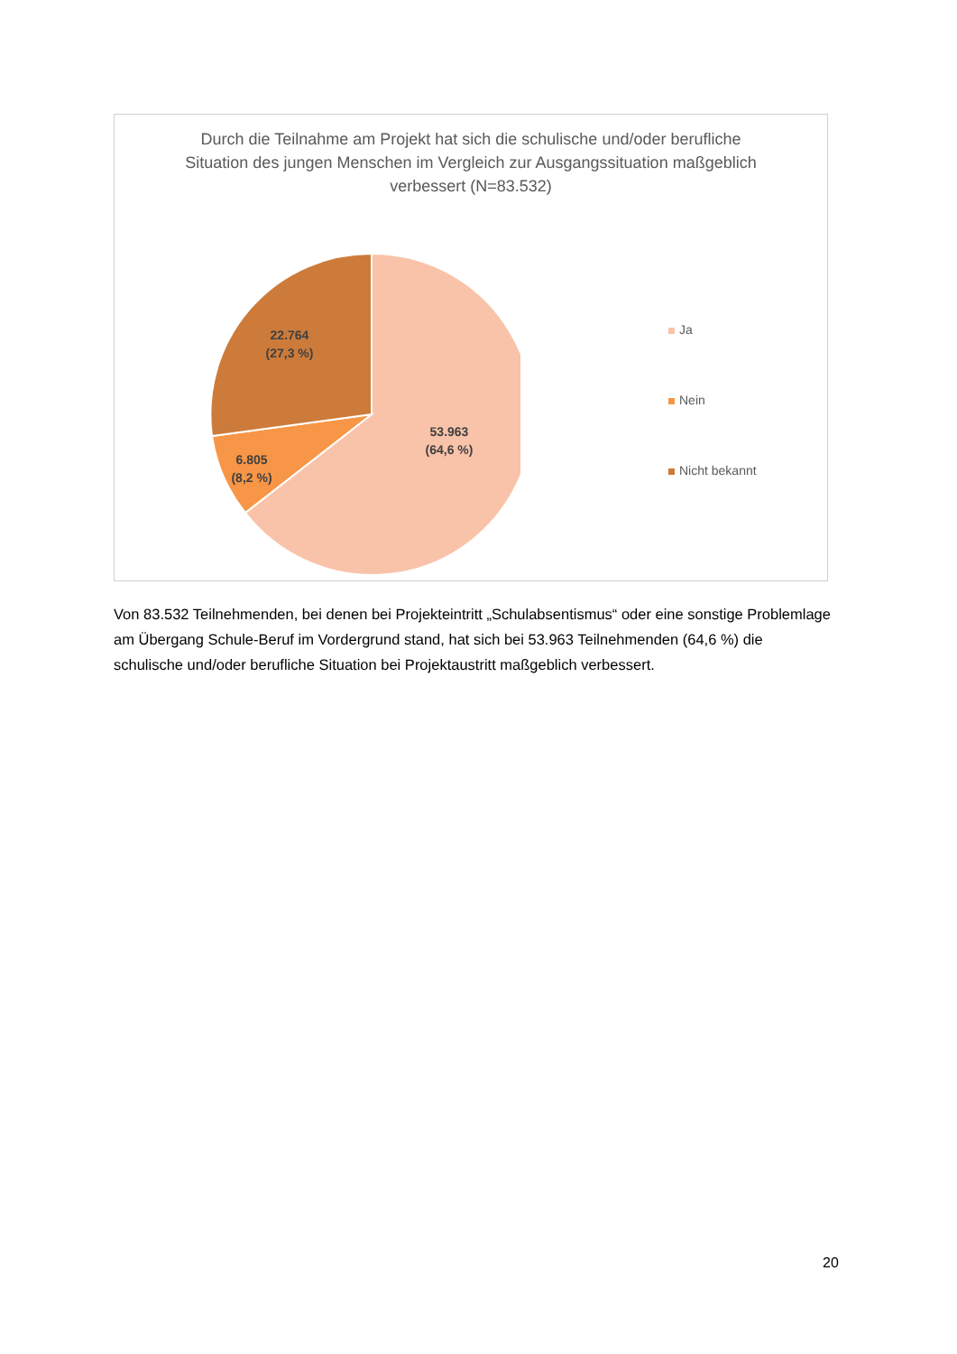Durch die Teilnahme am Projekt hat sich die schulische und/oder berufliche Situation des jungen Menschen im Vergleich zur Ausgangssituation maßgeblich verbessert (N=83.532)
53.963
(64,6 %)
6.805
(8,2 %)
22.764
(27,3 %)
Ja
Nein
Nicht bekannt
Von 83.532 Teilnehmenden, bei denen bei Projekteintritt „Schulabsentismus“ oder eine sonstige Problemlage am Übergang Schule-Beruf im Vordergrund stand, hat sich bei 53.963 Teilnehmenden (64,6 %) die schulische und/oder berufliche Situation bei Projektaustritt maßgeblich verbessert.
20